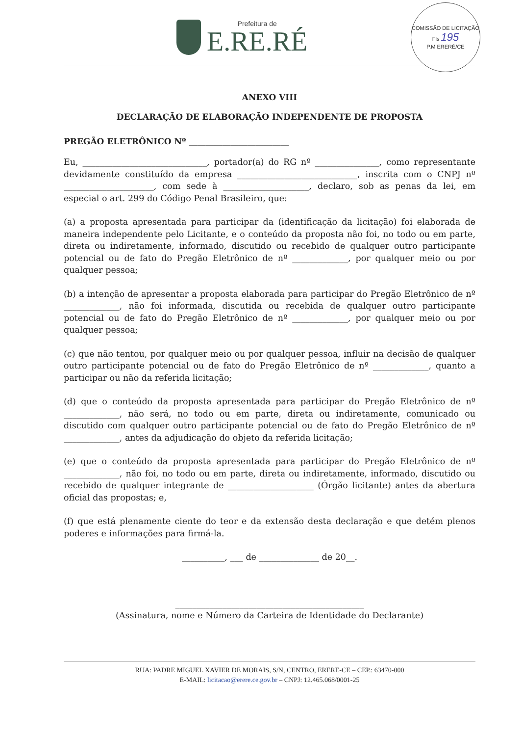Prefeitura de
E.RE.RÉ
COMISSÃO DE LICITAÇÃO
Fls 195
P.M ERERÉ/CE
ANEXO VIII
DECLARAÇÃO DE ELABORAÇÃO INDEPENDENTE DE PROPOSTA
PREGÃO ELETRÔNICO Nº ________________________
Eu, _____________________________, portador(a) do RG nº _______________, como representante devidamente constituído da empresa ____________________________, inscrita com o CNPJ nº _____________________, com sede à ____________________, declaro, sob as penas da lei, em especial o art. 299 do Código Penal Brasileiro, que:
(a) a proposta apresentada para participar da (identificação da licitação) foi elaborada de maneira independente pelo Licitante, e o conteúdo da proposta não foi, no todo ou em parte, direta ou indiretamente, informado, discutido ou recebido de qualquer outro participante potencial ou de fato do Pregão Eletrônico de nº _____________, por qualquer meio ou por qualquer pessoa;
(b) a intenção de apresentar a proposta elaborada para participar do Pregão Eletrônico de nº _____________, não foi informada, discutida ou recebida de qualquer outro participante potencial ou de fato do Pregão Eletrônico de nº _____________, por qualquer meio ou por qualquer pessoa;
(c) que não tentou, por qualquer meio ou por qualquer pessoa, influir na decisão de qualquer outro participante potencial ou de fato do Pregão Eletrônico de nº _____________, quanto a participar ou não da referida licitação;
(d) que o conteúdo da proposta apresentada para participar do Pregão Eletrônico de nº _____________, não será, no todo ou em parte, direta ou indiretamente, comunicado ou discutido com qualquer outro participante potencial ou de fato do Pregão Eletrônico de nº _____________, antes da adjudicação do objeto da referida licitação;
(e) que o conteúdo da proposta apresentada para participar do Pregão Eletrônico de nº _____________, não foi, no todo ou em parte, direta ou indiretamente, informado, discutido ou recebido de qualquer integrante de ____________________ (Órgão licitante) antes da abertura oficial das propostas; e,
(f) que está plenamente ciente do teor e da extensão desta declaração e que detém plenos poderes e informações para firmá-la.
__________, ___ de ______________ de 20__.
____________________________________________
(Assinatura, nome e Número da Carteira de Identidade do Declarante)
RUA: PADRE MIGUEL XAVIER DE MORAIS, S/N, CENTRO, ERERE-CE – CEP.: 63470-000
E-MAIL: licitacao@erere.ce.gov.br – CNPJ: 12.465.068/0001-25